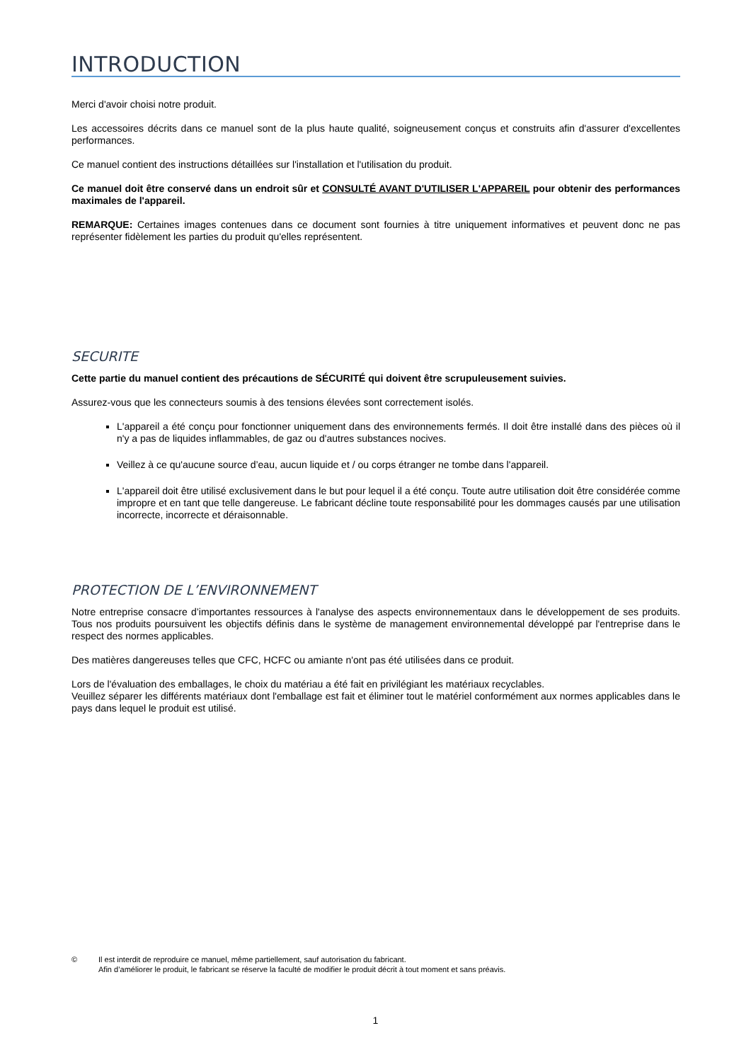INTRODUCTION
Merci d'avoir choisi notre produit.
Les accessoires décrits dans ce manuel sont de la plus haute qualité, soigneusement conçus et construits afin d'assurer d'excellentes performances.
Ce manuel contient des instructions détaillées sur l'installation et l'utilisation du produit.
Ce manuel doit être conservé dans un endroit sûr et CONSULTÉ AVANT D'UTILISER L'APPAREIL pour obtenir des performances maximales de l'appareil.
REMARQUE: Certaines images contenues dans ce document sont fournies à titre uniquement informatives et peuvent donc ne pas représenter fidèlement les parties du produit qu'elles représentent.
SECURITE
Cette partie du manuel contient des précautions de SÉCURITÉ qui doivent être scrupuleusement suivies.
Assurez-vous que les connecteurs soumis à des tensions élevées sont correctement isolés.
L'appareil a été conçu pour fonctionner uniquement dans des environnements fermés. Il doit être installé dans des pièces où il n'y a pas de liquides inflammables, de gaz ou d'autres substances nocives.
Veillez à ce qu'aucune source d’eau, aucun liquide et / ou corps étranger ne tombe dans l'appareil.
L'appareil doit être utilisé exclusivement dans le but pour lequel il a été conçu. Toute autre utilisation doit être considérée comme impropre et en tant que telle dangereuse. Le fabricant décline toute responsabilité pour les dommages causés par une utilisation incorrecte, incorrecte et déraisonnable.
PROTECTION DE L’ENVIRONNEMENT
Notre entreprise consacre d’importantes ressources à l'analyse des aspects environnementaux dans le développement de ses produits. Tous nos produits poursuivent les objectifs définis dans le système de management environnemental développé par l'entreprise dans le respect des normes applicables.
Des matières dangereuses telles que CFC, HCFC ou amiante n'ont pas été utilisées dans ce produit.
Lors de l'évaluation des emballages, le choix du matériau a été fait en privilégiant les matériaux recyclables.
Veuillez séparer les différents matériaux dont l'emballage est fait et éliminer tout le matériel conformément aux normes applicables dans le pays dans lequel le produit est utilisé.
© Il est interdit de reproduire ce manuel, même partiellement, sauf autorisation du fabricant.
Afin d’améliorer le produit, le fabricant se réserve la faculté de modifier le produit décrit à tout moment et sans préavis.
1